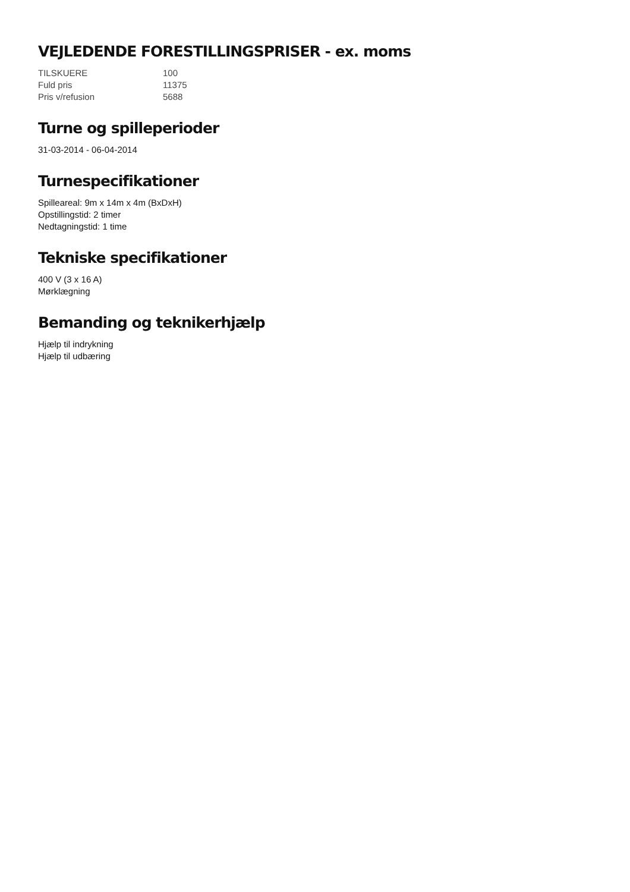VEJLEDENDE FORESTILLINGSPRISER - ex. moms
| TILSKUERE | 100 |
| Fuld pris | 11375 |
| Pris v/refusion | 5688 |
Turne og spilleperioder
31-03-2014 - 06-04-2014
Turnespecifikationer
Spilleareal: 9m x 14m x 4m (BxDxH)
Opstillingstid: 2 timer
Nedtagningstid: 1 time
Tekniske specifikationer
400 V (3 x 16 A)
Mørklægning
Bemanding og teknikerhjælp
Hjælp til indrykning
Hjælp til udbæring